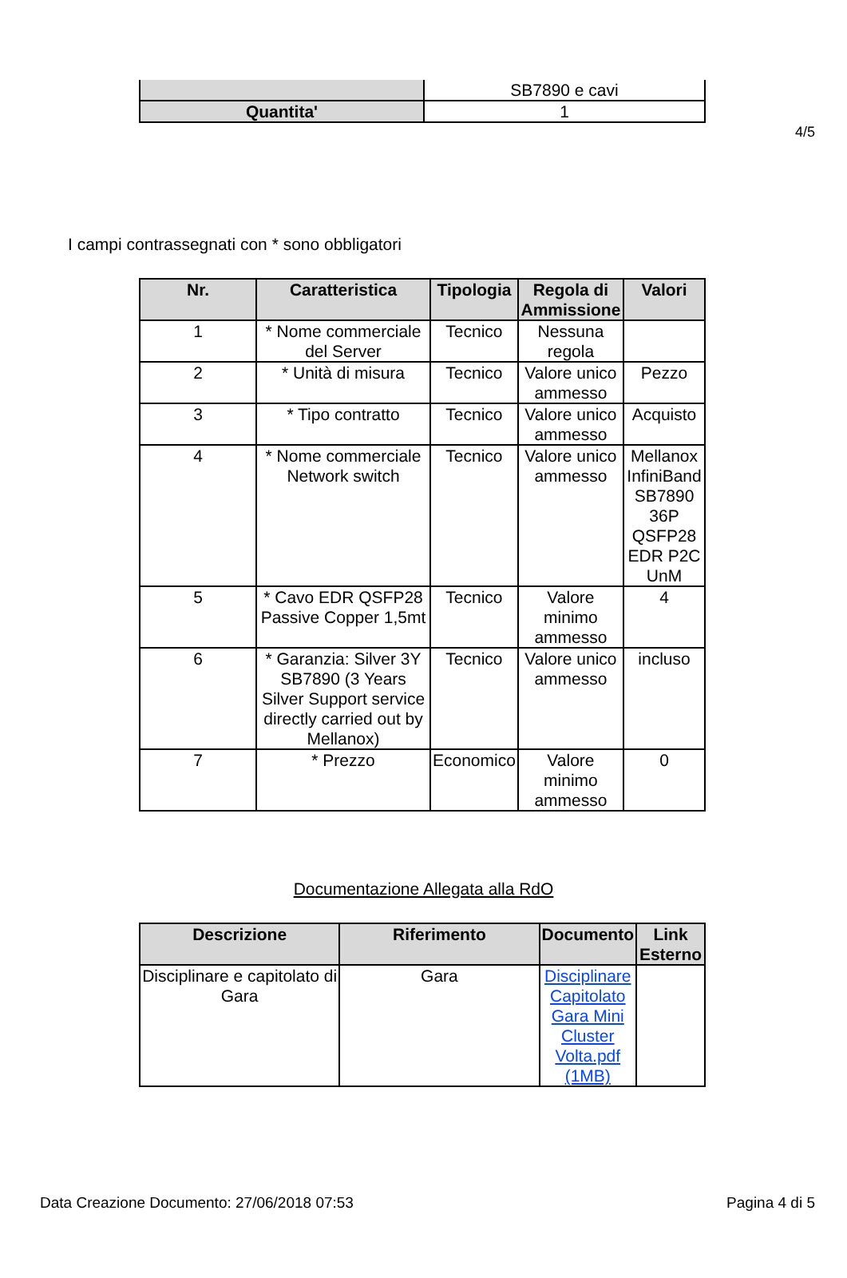4/5
| | SB7890 e cavi |
| Quantita' | 1 |
I campi contrassegnati con * sono obbligatori
| Nr. | Caratteristica | Tipologia | Regola di Ammissione | Valori |
| --- | --- | --- | --- | --- |
| 1 | * Nome commerciale del Server | Tecnico | Nessuna regola | |
| 2 | * Unità di misura | Tecnico | Valore unico ammesso | Pezzo |
| 3 | * Tipo contratto | Tecnico | Valore unico ammesso | Acquisto |
| 4 | * Nome commerciale Network switch | Tecnico | Valore unico ammesso | Mellanox InfiniBand SB7890 36P QSFP28 EDR P2C UnM |
| 5 | * Cavo EDR QSFP28 Passive Copper 1,5mt | Tecnico | Valore minimo ammesso | 4 |
| 6 | * Garanzia: Silver 3Y SB7890 (3 Years Silver Support service directly carried out by Mellanox) | Tecnico | Valore unico ammesso | incluso |
| 7 | * Prezzo | Economico | Valore minimo ammesso | 0 |
Documentazione Allegata alla RdO
| Descrizione | Riferimento | Documento | Link Esterno |
| --- | --- | --- | --- |
| Disciplinare e capitolato di Gara | Gara | Disciplinare Capitolato Gara Mini Cluster Volta.pdf (1MB) | |
Data Creazione Documento: 27/06/2018 07:53 Pagina 4 di 5